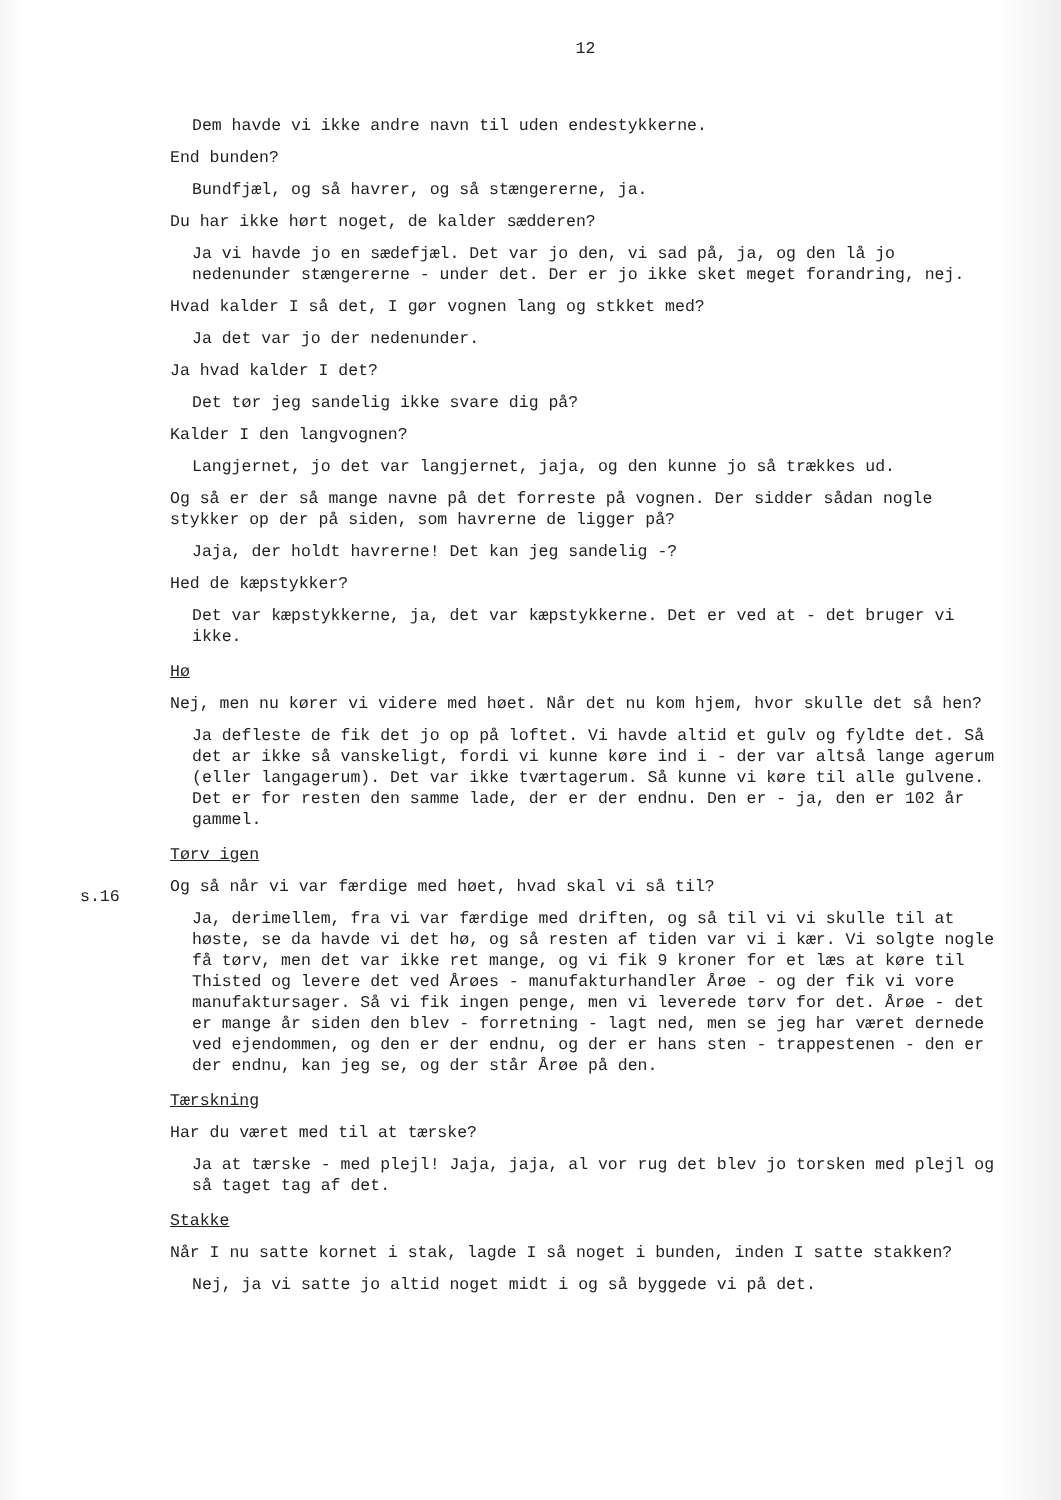12
Dem havde vi ikke andre navn til uden endestykkerne.
End bunden?
Bundfjæl, og så havrer, og så stængererne, ja.
Du har ikke hørt noget, de kalder sædderen?
Ja vi havde jo en sædefjæl. Det var jo den, vi sad på, ja, og den lå jo nedenunder stængererne - under det. Der er jo ikke sket meget forandring, nej.
Hvad kalder I så det, I gør vognen lang og stkket med?
Ja det var jo der nedenunder.
Ja hvad kalder I det?
Det tør jeg sandelig ikke svare dig på?
Kalder I den langvognen?
Langjernet, jo det var langjernet, jaja, og den kunne jo så trækkes ud.
Og så er der så mange navne på det forreste på vognen. Der sidder sådan nogle stykker op der på siden, som havrerne de ligger på?
Jaja, der holdt havrerne! Det kan jeg sandelig -?
Hed de kæpstykker?
Det var kæpstykkerne, ja, det var kæpstykkerne. Det er ved at - det bruger vi ikke.
Hø
Nej, men nu kører vi videre med høet. Når det nu kom hjem, hvor skulle det så hen?
Ja defleste de fik det jo op på loftet. Vi havde altid et gulv og fyldte det. Så det ar ikke så vanskeligt, fordi vi kunne køre ind i - der var altså lange agerum (eller langagerum). Det var ikke tværtagerum. Så kunne vi køre til alle gulvene. Det er for resten den samme lade, der er der endnu. Den er - ja, den er 102 år gammel.
s.16
Tørv igen
Og så når vi var færdige med høet, hvad skal vi så til?
Ja, derimellem, fra vi var færdige med driften, og så til vi vi skulle til at høste, se da havde vi det hø, og så resten af tiden var vi i kær. Vi solgte nogle få tørv, men det var ikke ret mange, og vi fik 9 kroner for et læs at køre til Thisted og levere det ved Årøes - manufakturhandler Årøe - og der fik vi vore manufaktursager. Så vi fik ingen penge, men vi leverede tørv for det. Årøe - det er mange år siden den blev - forretning - lagt ned, men se jeg har været dernede ved ejendommen, og den er der endnu, og der er hans sten - trappestenen - den er der endnu, kan jeg se, og der står Årøe på den.
Tærskning
Har du været med til at tærske?
Ja at tærske - med plejl! Jaja, jaja, al vor rug det blev jo torsken med plejl og så taget tag af det.
Stakke
Når I nu satte kornet i stak, lagde I så noget i bunden, inden I satte stakken?
Nej, ja vi satte jo altid noget midt i og så byggede vi på det.